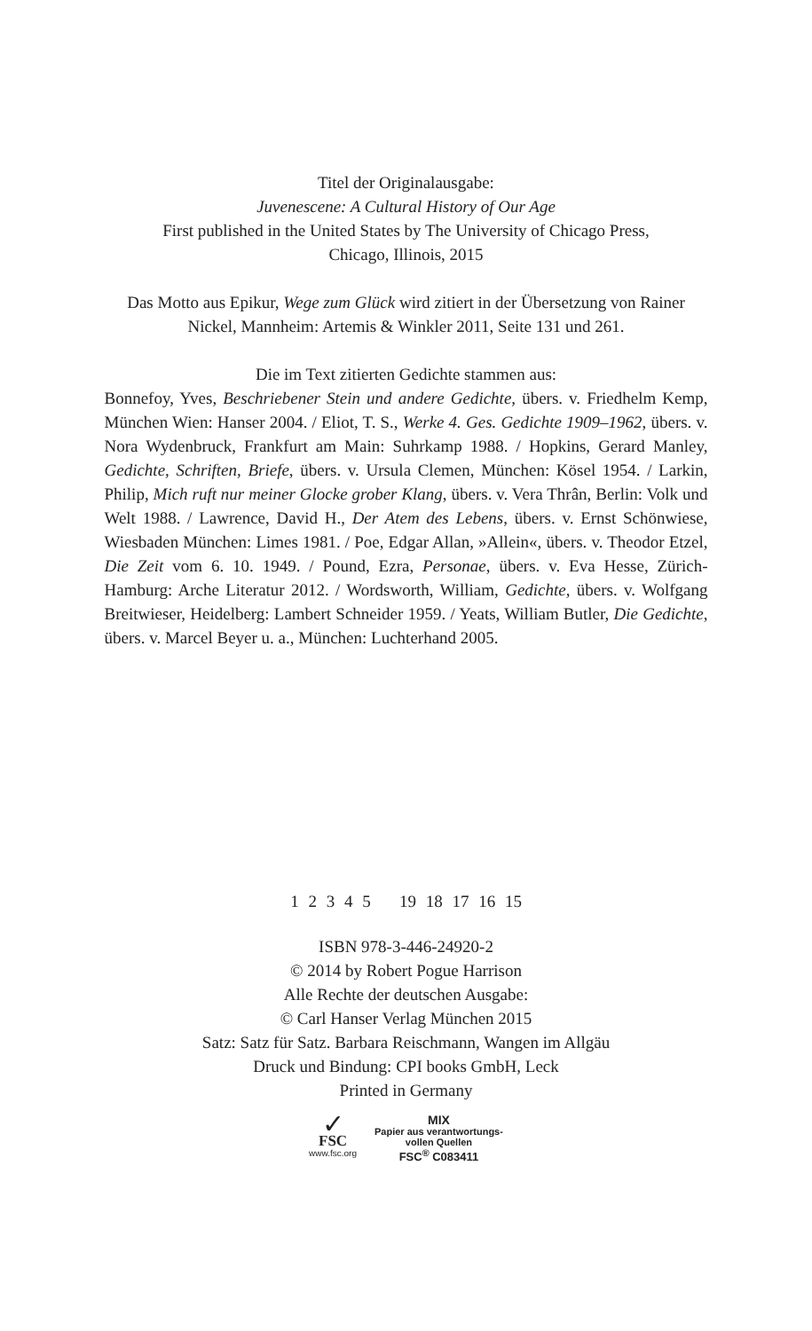Titel der Originalausgabe:
Juvenescene: A Cultural History of Our Age
First published in the United States by The University of Chicago Press,
Chicago, Illinois, 2015
Das Motto aus Epikur, Wege zum Glück wird zitiert in der Übersetzung von Rainer Nickel, Mannheim: Artemis & Winkler 2011, Seite 131 und 261.
Die im Text zitierten Gedichte stammen aus:
Bonnefoy, Yves, Beschriebener Stein und andere Gedichte, übers. v. Friedhelm Kemp, München Wien: Hanser 2004. / Eliot, T. S., Werke 4. Ges. Gedichte 1909–1962, übers. v. Nora Wydenbruck, Frankfurt am Main: Suhrkamp 1988. / Hopkins, Gerard Manley, Gedichte, Schriften, Briefe, übers. v. Ursula Clemen, München: Kösel 1954. / Larkin, Philip, Mich ruft nur meiner Glocke grober Klang, übers. v. Vera Thrân, Berlin: Volk und Welt 1988. / Lawrence, David H., Der Atem des Lebens, übers. v. Ernst Schönwiese, Wiesbaden München: Limes 1981. / Poe, Edgar Allan, »Allein«, übers. v. Theodor Etzel, Die Zeit vom 6. 10. 1949. / Pound, Ezra, Personae, übers. v. Eva Hesse, Zürich-Hamburg: Arche Literatur 2012. / Wordsworth, William, Gedichte, übers. v. Wolfgang Breitwieser, Heidelberg: Lambert Schneider 1959. / Yeats, William Butler, Die Gedichte, übers. v. Marcel Beyer u. a., München: Luchterhand 2005.
1 2 3 4 5 19 18 17 16 15
ISBN 978-3-446-24920-2
© 2014 by Robert Pogue Harrison
Alle Rechte der deutschen Ausgabe:
© Carl Hanser Verlag München 2015
Satz: Satz für Satz. Barbara Reischmann, Wangen im Allgäu
Druck und Bindung: CPI books GmbH, Leck
Printed in Germany
✓
FSC
www.fsc.org
MIX
Papier aus verantwortungs-
vollen Quellen
FSC<sup>®</sup> C083411